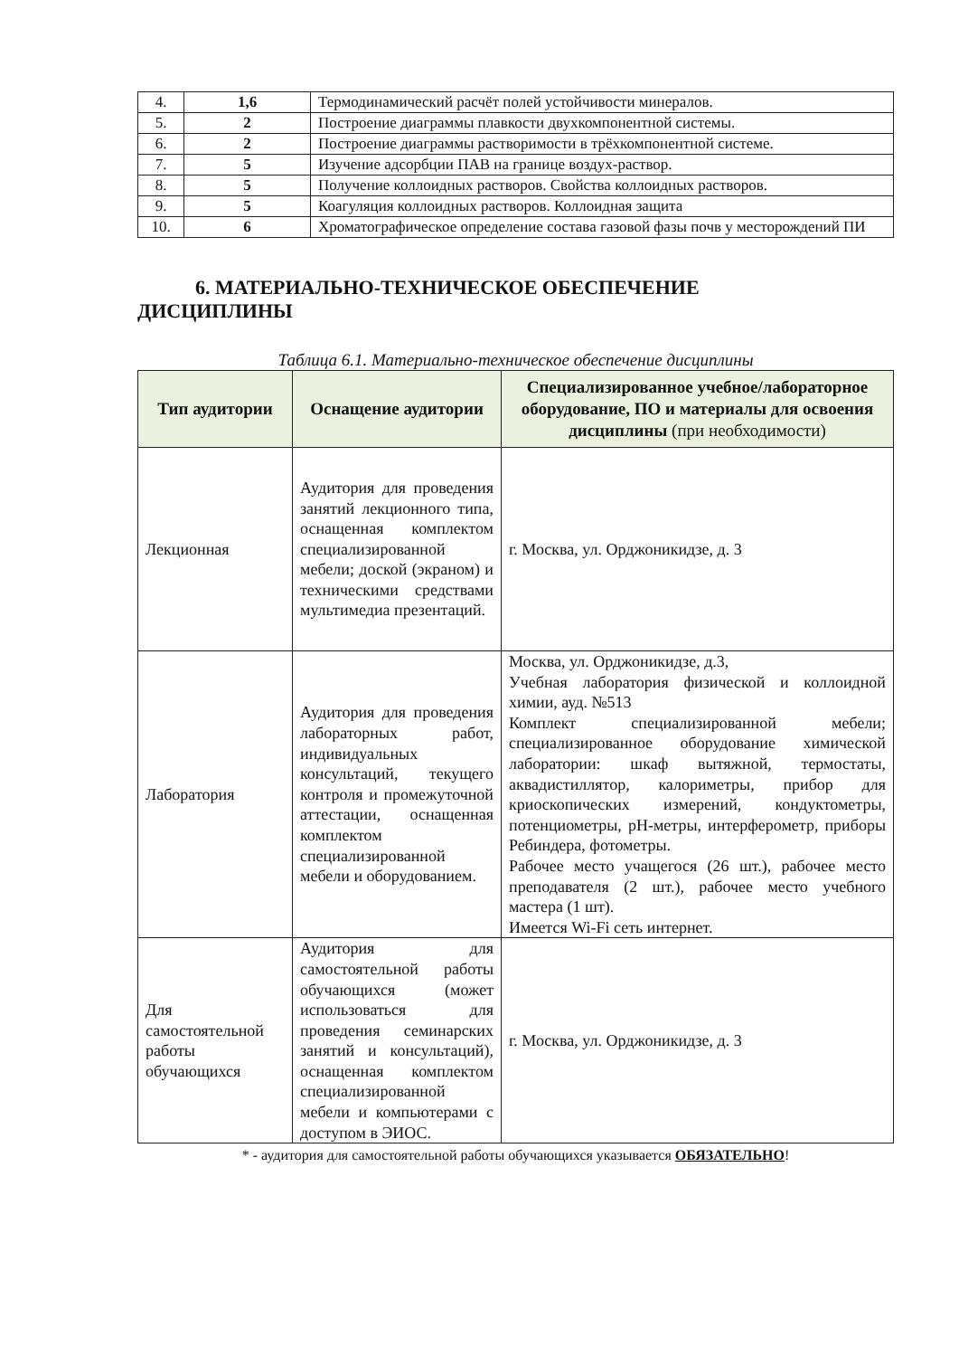| 4. | 1,6 | Термодинамический расчёт полей устойчивости минералов. |
| 5. | 2 | Построение диаграммы плавкости двухкомпонентной системы. |
| 6. | 2 | Построение диаграммы растворимости в трёхкомпонентной системе. |
| 7. | 5 | Изучение адсорбции ПАВ на границе воздух-раствор. |
| 8. | 5 | Получение коллоидных растворов. Свойства коллоидных растворов. |
| 9. | 5 | Коагуляция коллоидных растворов. Коллоидная защита |
| 10. | 6 | Хроматографическое определение состава газовой фазы почв у месторождений ПИ |
6. МАТЕРИАЛЬНО-ТЕХНИЧЕСКОЕ ОБЕСПЕЧЕНИЕ
ДИСЦИПЛИНЫ
Таблица 6.1. Материально-техническое обеспечение дисциплины
| Тип аудитории | Оснащение аудитории | Специализированное учебное/лабораторное оборудование, ПО и материалы для освоения дисциплины (при необходимости) |
| --- | --- | --- |
| Лекционная | Аудитория для проведения занятий лекционного типа, оснащенная комплектом специализированной мебели; доской (экраном) и техническими средствами мультимедиа презентаций. | г. Москва, ул. Орджоникидзе, д. 3 |
| Лаборатория | Аудитория для проведения лабораторных работ, индивидуальных консультаций, текущего контроля и промежуточной аттестации, оснащенная комплектом специализированной мебели и оборудованием. | Москва, ул. Орджоникидзе, д.3, Учебная лаборатория физической и коллоидной химии, ауд. №513 Комплект специализированной мебели; специализированное оборудование химической лаборатории: шкаф вытяжной, термостаты, аквадистиллятор, калориметры, прибор для криоскопических измерений, кондуктометры, потенциометры, pH-метры, интерферометр, приборы Ребиндера, фотометры. Рабочее место учащегося (26 шт.), рабочее место преподавателя (2 шт.), рабочее место учебного мастера (1 шт). Имеется Wi-Fi сеть интернет. |
| Для самостоятельной работы обучающихся | Аудитория для самостоятельной работы обучающихся (может использоваться для проведения семинарских занятий и консультаций), оснащенная комплектом специализированной мебели и компьютерами с доступом в ЭИОС. | г. Москва, ул. Орджоникидзе, д. 3 |
* - аудитория для самостоятельной работы обучающихся указывается ОБЯЗАТЕЛЬНО!